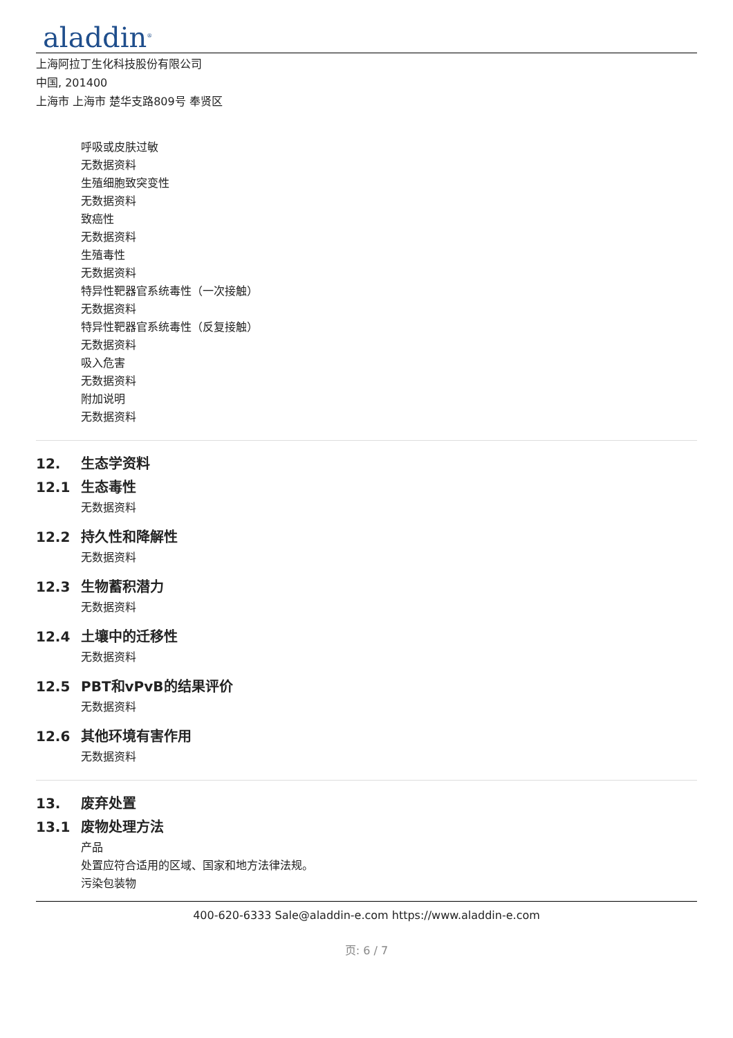aladdin<sup>®</sup>
上海阿拉丁生化科技股份有限公司
中国, 201400
上海市 上海市 楚华支路809号 奉贤区
呼吸或皮肤过敏
无数据资料
生殖细胞致突变性
无数据资料
致癌性
无数据资料
生殖毒性
无数据资料
特异性靶器官系统毒性（一次接触）
无数据资料
特异性靶器官系统毒性（反复接触）
无数据资料
吸入危害
无数据资料
附加说明
无数据资料
12. 生态学资料
12.1 生态毒性
无数据资料
12.2 持久性和降解性
无数据资料
12.3 生物蓄积潜力
无数据资料
12.4 土壤中的迁移性
无数据资料
12.5 PBT和vPvB的结果评价
无数据资料
12.6 其他环境有害作用
无数据资料
13. 废弃处置
13.1 废物处理方法
产品
处置应符合适用的区域、国家和地方法律法规。
污染包装物
400-620-6333 Sale@aladdin-e.com https://www.aladdin-e.com
页: 6 / 7